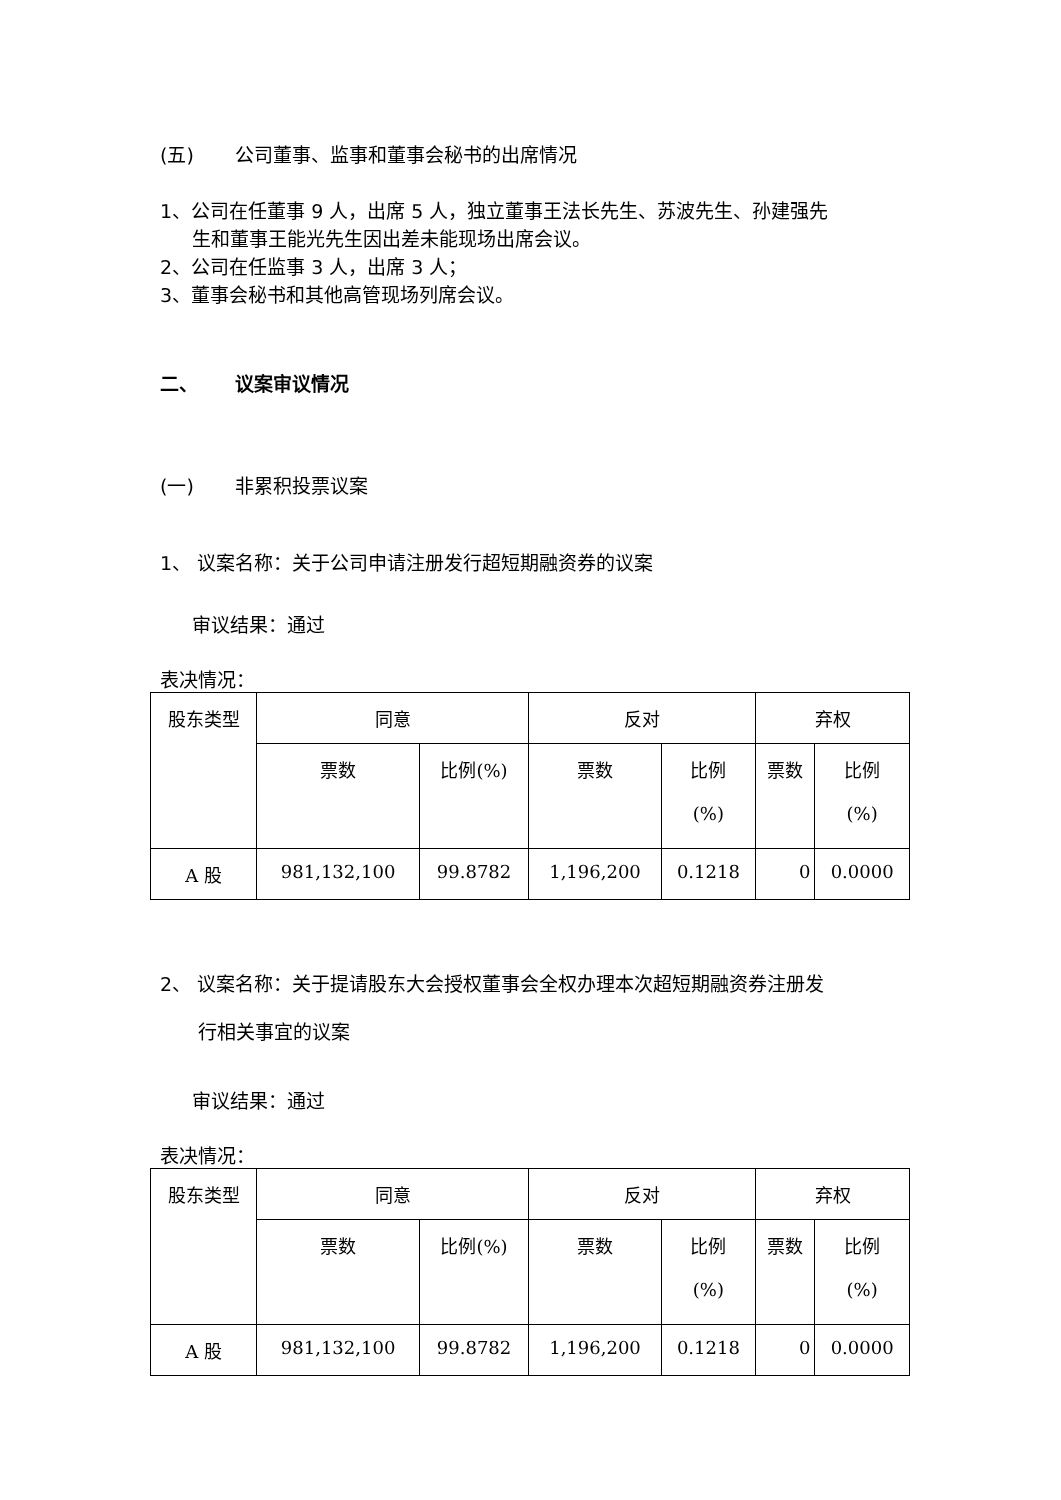(五) 公司董事、监事和董事会秘书的出席情况
1、公司在任董事 9 人，出席 5 人，独立董事王法长先生、苏波先生、孙建强先
生和董事王能光先生因出差未能现场出席会议。
2、公司在任监事 3 人，出席 3 人；
3、董事会秘书和其他高管现场列席会议。
二、 议案审议情况
(一) 非累积投票议案
1、 议案名称：关于公司申请注册发行超短期融资券的议案
审议结果：通过
表决情况：
| 股东类型 | 同意 | | 反对 | | 弃权 | |
| --- | --- | --- | --- | --- | --- | --- |
| | 票数 | 比例(%) | 票数 | 比例 (%) | 票数 | 比例 (%) |
| A 股 | 981,132,100 | 99.8782 | 1,196,200 | 0.1218 | 0 | 0.0000 |
2、 议案名称：关于提请股东大会授权董事会全权办理本次超短期融资券注册发
行相关事宜的议案
审议结果：通过
表决情况：
| 股东类型 | 同意 | | 反对 | | 弃权 | |
| --- | --- | --- | --- | --- | --- | --- |
| | 票数 | 比例(%) | 票数 | 比例 (%) | 票数 | 比例 (%) |
| A 股 | 981,132,100 | 99.8782 | 1,196,200 | 0.1218 | 0 | 0.0000 |